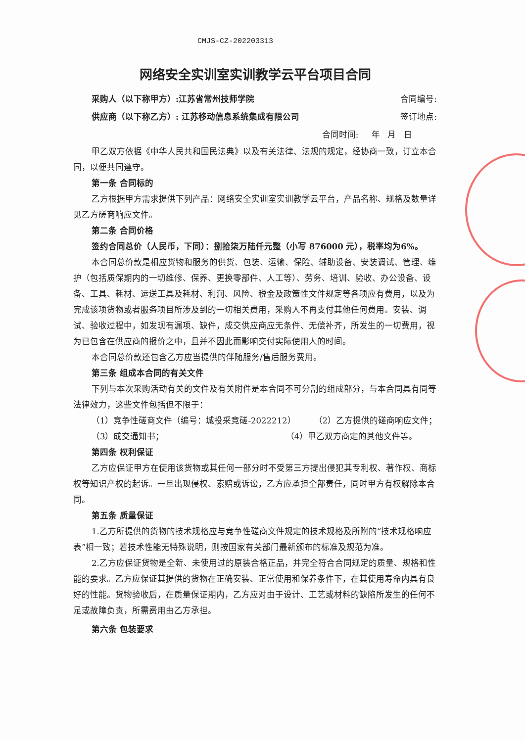CMJS-CZ-202203313
网络安全实训室实训教学云平台项目合同
采购人（以下称甲方）:江苏省常州技师学院 合同编号:
供应商（以下称乙方）: 江苏移动信息系统集成有限公司 签订地点:
合同时间: 年 月 日
甲乙双方依据《中华人民共和国民法典》以及有关法律、法规的规定，经协商一致，订立本合同，以便共同遵守。
第一条 合同标的
乙方根据甲方需求提供下列产品：网络安全实训室实训教学云平台，产品名称、规格及数量详见乙方磋商响应文件。
第二条 合同价格
签约合同总价（人民币，下同）：捌拾柒万陆仟元整（小写 876000 元），税率均为6%。
本合同总价款是相应货物和服务的供货、包装、运输、保险、辅助设备、安装调试、管理、维护（包括质保期内的一切维修、保养、更换零部件、人工等）、劳务、培训、验收、办公设备、设备、工具、耗材、运送工具及耗材、利润、风险、税金及政策性文件规定等各项应有费用，以及为完成该项货物或者服务项目所涉及到的一切相关费用，采购人不再支付其他任何费用。安装、调试、验收过程中，如发现有漏项、缺件，成交供应商应无条件、无偿补齐，所发生的一切费用，视为已包含在供应商的报价之中，且并不因此而影响交付实际使用人的时间。
本合同总价款还包含乙方应当提供的伴随服务/售后服务费用。
第三条 组成本合同的有关文件
下列与本次采购活动有关的文件及有关附件是本合同不可分割的组成部分，与本合同具有同等法律效力，这些文件包括但不限于：
（1）竞争性磋商文件（编号：城投采竞磋-2022212） （2）乙方提供的磋商响应文件；
（3）成交通知书； （4）甲乙双方商定的其他文件等。
第四条 权利保证
乙方应保证甲方在使用该货物或其任何一部分时不受第三方提出侵犯其专利权、著作权、商标权等知识产权的起诉。一旦出现侵权、索赔或诉讼，乙方应承担全部责任，同时甲方有权解除本合同。
第五条 质量保证
1.乙方所提供的货物的技术规格应与竞争性磋商文件规定的技术规格及所附的“技术规格响应表”相一致；若技术性能无特殊说明，则按国家有关部门最新颁布的标准及规范为准。
2.乙方应保证货物是全新、未使用过的原装合格正品，并完全符合合同规定的质量、规格和性能的要求。乙方应保证其提供的货物在正确安装、正常使用和保养条件下，在其使用寿命内具有良好的性能。货物验收后，在质量保证期内，乙方应对由于设计、工艺或材料的缺陷所发生的任何不足或故障负责，所需费用由乙方承担。
第六条 包装要求